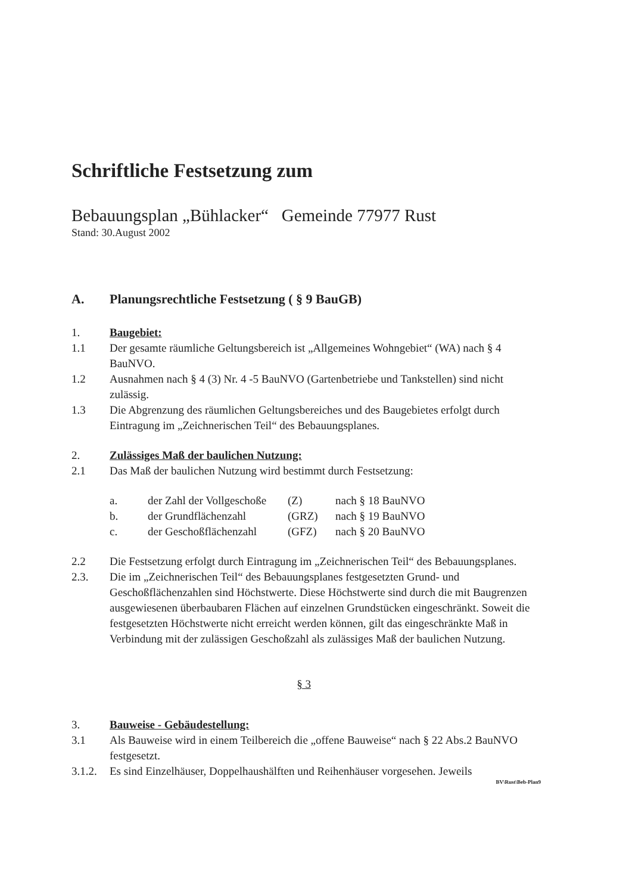Schriftliche Festsetzung zum
Bebauungsplan „Bühlacker“ Gemeinde 77977 Rust
Stand: 30.August 2002
A. Planungsrechtliche Festsetzung ( § 9 BauGB)
1. Baugebiet:
1.1 Der gesamte räumliche Geltungsbereich ist „Allgemeines Wohngebiet“ (WA) nach § 4 BauNVO.
1.2 Ausnahmen nach § 4 (3) Nr. 4 -5 BauNVO (Gartenbetriebe und Tankstellen) sind nicht zulässig.
1.3 Die Abgrenzung des räumlichen Geltungsbereiches und des Baugebietes erfolgt durch Eintragung im „Zeichnerischen Teil“ des Bebauungsplanes.
2. Zulässiges Maß der baulichen Nutzung:
2.1 Das Maß der baulichen Nutzung wird bestimmt durch Festsetzung:
a. der Zahl der Vollgeschoße (Z) nach § 18 BauNVO
b. der Grundflächenzahl (GRZ) nach § 19 BauNVO
c. der Geschoßflächenzahl (GFZ) nach § 20 BauNVO
2.2 Die Festsetzung erfolgt durch Eintragung im „Zeichnerischen Teil“ des Bebauungsplanes.
2.3. Die im „Zeichnerischen Teil“ des Bebauungsplanes festgesetzten Grund- und Geschoßflächenzahlen sind Höchstwerte. Diese Höchstwerte sind durch die mit Baugrenzen ausgewiesenen überbaubaren Flächen auf einzelnen Grundstücken eingeschränkt. Soweit die festgesetzten Höchstwerte nicht erreicht werden können, gilt das eingeschränkte Maß in Verbindung mit der zulässigen Geschoßzahl als zulässiges Maß der baulichen Nutzung.
§ 3
3. Bauweise - Gebäudestellung:
3.1 Als Bauweise wird in einem Teilbereich die „offene Bauweise“ nach § 22 Abs.2 BauNVO festgesetzt.
3.1.2. Es sind Einzelhäuser, Doppelhaushälften und Reihenhäuser vorgesehen. Jeweils
BV\Rust\Beb-Plan9